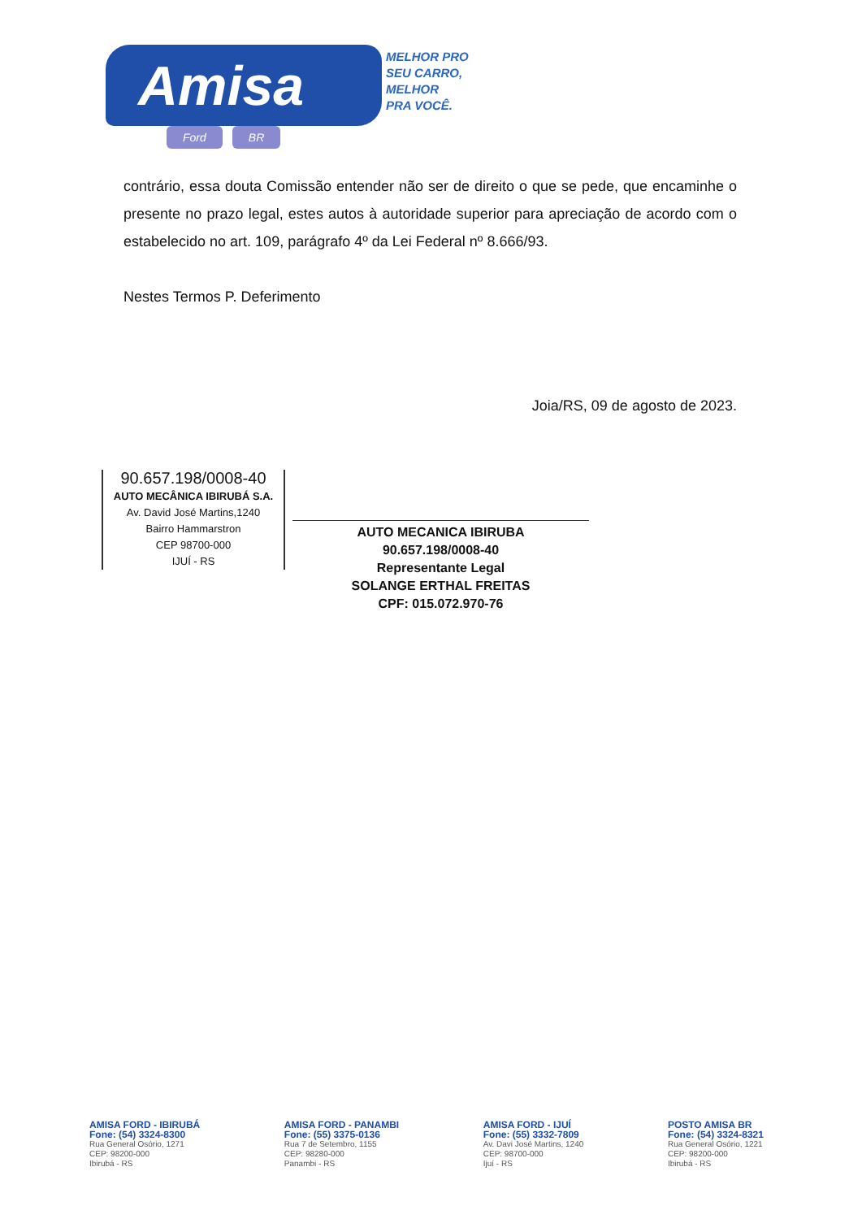Amisa
MELHOR PRO
SEU CARRO,
MELHOR
PRA VOCÊ.
Ford BR
contrário, essa douta Comissão entender não ser de direito o que se pede, que encaminhe o presente no prazo legal, estes autos à autoridade superior para apreciação de acordo com o estabelecido no art. 109, parágrafo 4º da Lei Federal nº 8.666/93.
Nestes Termos P. Deferimento
Joia/RS, 09 de agosto de 2023.
90.657.198/0008-40
AUTO MECÂNICA IBIRUBÁ S.A.
Av. David José Martins,1240
Bairro Hammarstron
CEP 98700-000
IJUÍ - RS
AUTO MECANICA IBIRUBA
90.657.198/0008-40
Representante Legal
SOLANGE ERTHAL FREITAS
CPF: 015.072.970-76
AMISA FORD - IBIRUBÁ
Fone: (54) 3324-8300
Rua General Osório, 1271
CEP: 98200-000
Ibirubá - RS
AMISA FORD - PANAMBI
Fone: (55) 3375-0136
Rua 7 de Setembro, 1155
CEP: 98280-000
Panambi - RS
AMISA FORD - IJUÍ
Fone: (55) 3332-7809
Av. Davi José Martins, 1240
CEP: 98700-000
Ijuí - RS
POSTO AMISA BR
Fone: (54) 3324-8321
Rua General Osório, 1221
CEP: 98200-000
Ibirubá - RS